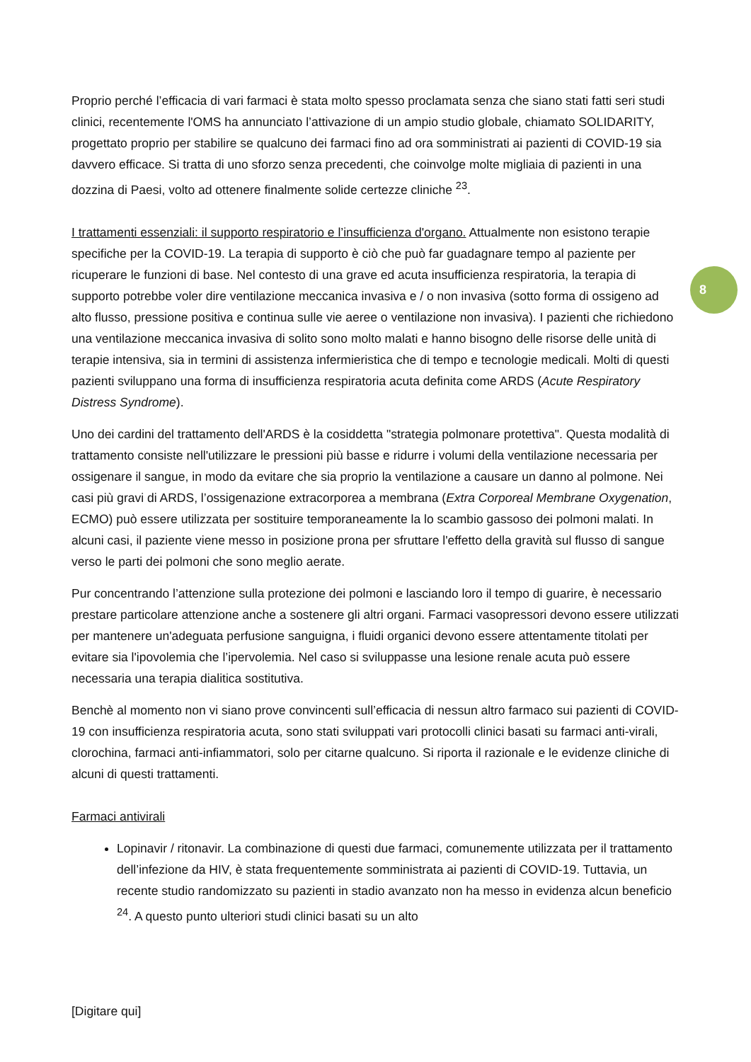8
Proprio perché l’efficacia di vari farmaci è stata molto spesso proclamata senza che siano stati fatti seri studi clinici, recentemente l'OMS ha annunciato l’attivazione di un ampio studio globale, chiamato SOLIDARITY, progettato proprio per stabilire se qualcuno dei farmaci fino ad ora somministrati ai pazienti di COVID-19 sia davvero efficace. Si tratta di uno sforzo senza precedenti, che coinvolge molte migliaia di pazienti in una dozzina di Paesi, volto ad ottenere finalmente solide certezze cliniche <sup>23</sup>.
I trattamenti essenziali: il supporto respiratorio e l’insufficienza d'organo. Attualmente non esistono terapie specifiche per la COVID-19. La terapia di supporto è ciò che può far guadagnare tempo al paziente per ricuperare le funzioni di base. Nel contesto di una grave ed acuta insufficienza respiratoria, la terapia di supporto potrebbe voler dire ventilazione meccanica invasiva e / o non invasiva (sotto forma di ossigeno ad alto flusso, pressione positiva e continua sulle vie aeree o ventilazione non invasiva). I pazienti che richiedono una ventilazione meccanica invasiva di solito sono molto malati e hanno bisogno delle risorse delle unità di terapie intensiva, sia in termini di assistenza infermieristica che di tempo e tecnologie medicali. Molti di questi pazienti sviluppano una forma di insufficienza respiratoria acuta definita come ARDS (Acute Respiratory Distress Syndrome).
Uno dei cardini del trattamento dell'ARDS è la cosiddetta "strategia polmonare protettiva". Questa modalità di trattamento consiste nell'utilizzare le pressioni più basse e ridurre i volumi della ventilazione necessaria per ossigenare il sangue, in modo da evitare che sia proprio la ventilazione a causare un danno al polmone. Nei casi più gravi di ARDS, l’ossigenazione extracorporea a membrana (Extra Corporeal Membrane Oxygenation, ECMO) può essere utilizzata per sostituire temporaneamente la lo scambio gassoso dei polmoni malati. In alcuni casi, il paziente viene messo in posizione prona per sfruttare l'effetto della gravità sul flusso di sangue verso le parti dei polmoni che sono meglio aerate.
Pur concentrando l’attenzione sulla protezione dei polmoni e lasciando loro il tempo di guarire, è necessario prestare particolare attenzione anche a sostenere gli altri organi. Farmaci vasopressori devono essere utilizzati per mantenere un'adeguata perfusione sanguigna, i fluidi organici devono essere attentamente titolati per evitare sia l'ipovolemia che l’ipervolemia. Nel caso si sviluppasse una lesione renale acuta può essere necessaria una terapia dialitica sostitutiva.
Benchè al momento non vi siano prove convincenti sull’efficacia di nessun altro farmaco sui pazienti di COVID-19 con insufficienza respiratoria acuta, sono stati sviluppati vari protocolli clinici basati su farmaci anti-virali, clorochina, farmaci anti-infiammatori, solo per citarne qualcuno. Si riporta il razionale e le evidenze cliniche di alcuni di questi trattamenti.
Farmaci antivirali
Lopinavir / ritonavir. La combinazione di questi due farmaci, comunemente utilizzata per il trattamento dell’infezione da HIV, è stata frequentemente somministrata ai pazienti di COVID-19. Tuttavia, un recente studio randomizzato su pazienti in stadio avanzato non ha messo in evidenza alcun beneficio <sup>24</sup>. A questo punto ulteriori studi clinici basati su un alto
[Digitare qui]